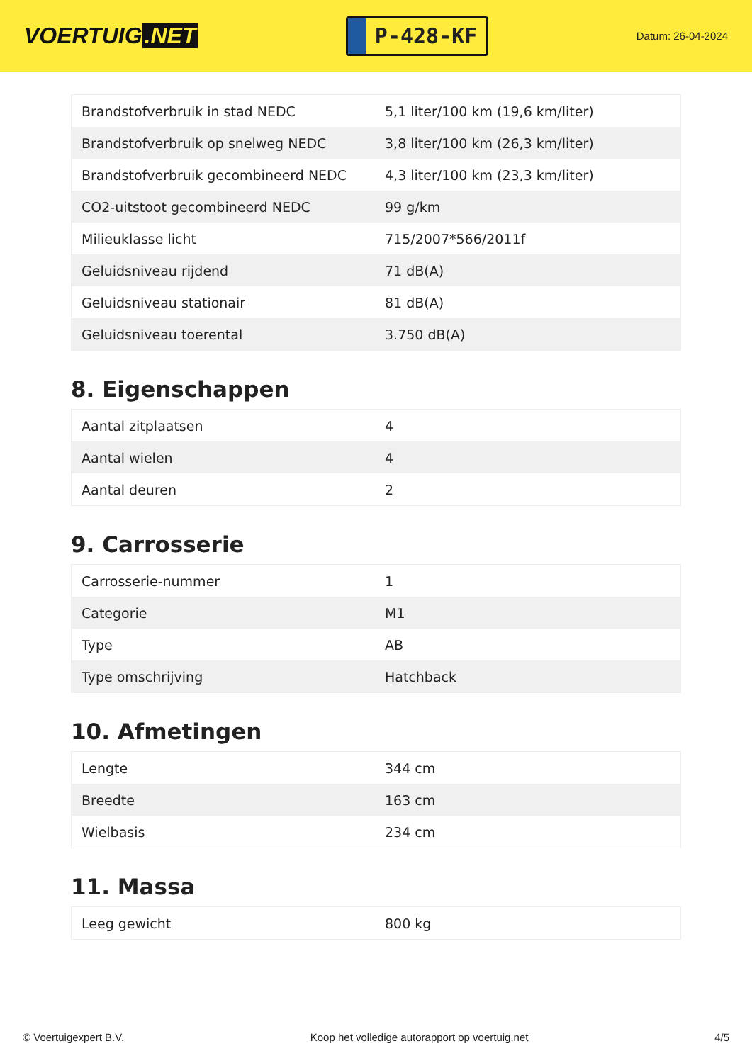VOERTUIG.NET
P-428-KF
Datum: 26-04-2024
| Brandstofverbruik in stad NEDC | 5,1 liter/100 km (19,6 km/liter) |
| Brandstofverbruik op snelweg NEDC | 3,8 liter/100 km (26,3 km/liter) |
| Brandstofverbruik gecombineerd NEDC | 4,3 liter/100 km (23,3 km/liter) |
| CO2-uitstoot gecombineerd NEDC | 99 g/km |
| Milieuklasse licht | 715/2007*566/2011f |
| Geluidsniveau rijdend | 71 dB(A) |
| Geluidsniveau stationair | 81 dB(A) |
| Geluidsniveau toerental | 3.750 dB(A) |
8. Eigenschappen
| Aantal zitplaatsen | 4 |
| Aantal wielen | 4 |
| Aantal deuren | 2 |
9. Carrosserie
| Carrosserie-nummer | 1 |
| Categorie | M1 |
| Type | AB |
| Type omschrijving | Hatchback |
10. Afmetingen
| Lengte | 344 cm |
| Breedte | 163 cm |
| Wielbasis | 234 cm |
11. Massa
| Leeg gewicht | 800 kg |
© Voertuigexpert B.V. Koop het volledige autorapport op voertuig.net 4/5